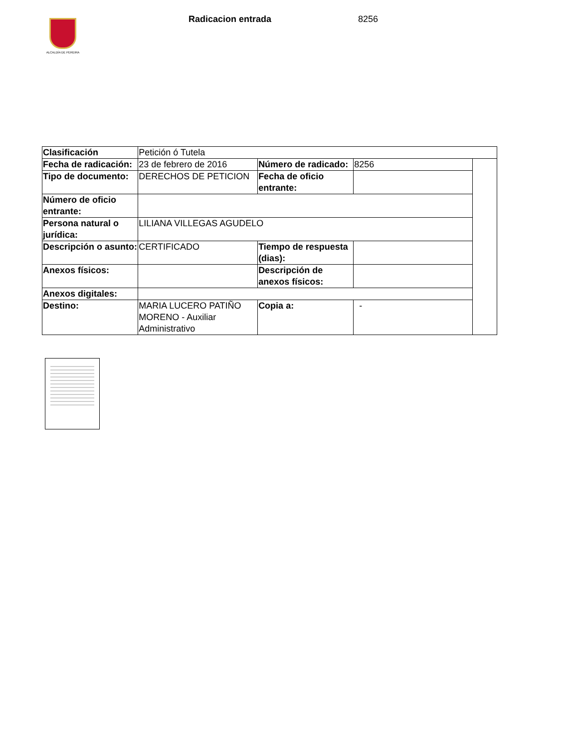ALCALDÍA DE PEREIRA
Radicacion entrada 8256
| Clasificación | Petición ó Tutela | | | |
| Fecha de radicación: | 23 de febrero de 2016 | Número de radicado: | 8256 | |
| Tipo de documento: | DERECHOS DE PETICION | Fecha de oficio entrante: | | |
| Número de oficio entrante: | | | | |
| Persona natural o jurídica: | LILIANA VILLEGAS AGUDELO | | | |
| Descripción o asunto: | CERTIFICADO | Tiempo de respuesta (dias): | | |
| Anexos físicos: | | Descripción de anexos físicos: | | |
| Anexos digitales: | | | | |
| Destino: | MARIA LUCERO PATIÑO MORENO - Auxiliar Administrativo | Copia a: | - | |